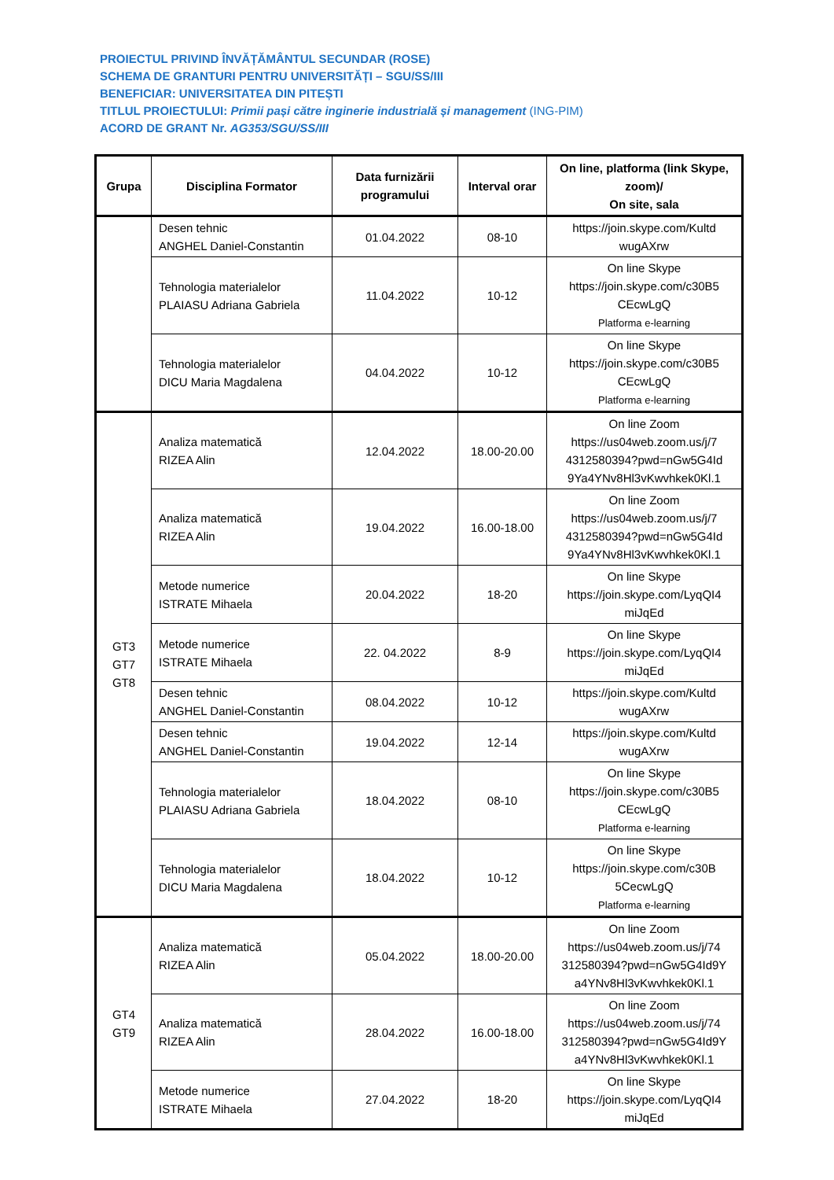PROIECTUL PRIVIND ÎNVĂȚĂMÂNTUL SECUNDAR (ROSE)
SCHEMA DE GRANTURI PENTRU UNIVERSITĂȚI – SGU/SS/III
BENEFICIAR: UNIVERSITATEA DIN PITEȘTI
TITLUL PROIECTULUI: Primii pași către inginerie industrială și management (ING-PIM)
ACORD DE GRANT Nr. AG353/SGU/SS/III
| Grupa | Disciplina Formator | Data furnizării programului | Interval orar | On line, platforma (link Skype, zoom)/ On site, sala |
| --- | --- | --- | --- | --- |
| | Desen tehnic ANGHEL Daniel-Constantin | 01.04.2022 | 08-10 | https://join.skype.com/Kultd wugAXrw |
| | Tehnologia materialelor PLAIASU Adriana Gabriela | 11.04.2022 | 10-12 | On line Skype https://join.skype.com/c30B5 CEcwLgQ Platforma e-learning |
| | Tehnologia materialelor DICU Maria Magdalena | 04.04.2022 | 10-12 | On line Skype https://join.skype.com/c30B5 CEcwLgQ Platforma e-learning |
| GT3 GT7 GT8 | Analiza matematică RIZEA Alin | 12.04.2022 | 18.00-20.00 | On line Zoom https://us04web.zoom.us/j/7 4312580394?pwd=nGw5G4Id 9Ya4YNv8Hl3vKwvhkek0Kl.1 |
| | Analiza matematică RIZEA Alin | 19.04.2022 | 16.00-18.00 | On line Zoom https://us04web.zoom.us/j/7 4312580394?pwd=nGw5G4Id 9Ya4YNv8Hl3vKwvhkek0Kl.1 |
| | Metode numerice ISTRATE Mihaela | 20.04.2022 | 18-20 | On line Skype https://join.skype.com/LyqQI4 miJqEd |
| | Metode numerice ISTRATE Mihaela | 22. 04.2022 | 8-9 | On line Skype https://join.skype.com/LyqQI4 miJqEd |
| | Desen tehnic ANGHEL Daniel-Constantin | 08.04.2022 | 10-12 | https://join.skype.com/Kultd wugAXrw |
| | Desen tehnic ANGHEL Daniel-Constantin | 19.04.2022 | 12-14 | https://join.skype.com/Kultd wugAXrw |
| | Tehnologia materialelor PLAIASU Adriana Gabriela | 18.04.2022 | 08-10 | On line Skype https://join.skype.com/c30B5 CEcwLgQ Platforma e-learning |
| | Tehnologia materialelor DICU Maria Magdalena | 18.04.2022 | 10-12 | On line Skype https://join.skype.com/c30B 5CecwLgQ Platforma e-learning |
| GT4 GT9 | Analiza matematică RIZEA Alin | 05.04.2022 | 18.00-20.00 | On line Zoom https://us04web.zoom.us/j/74 312580394?pwd=nGw5G4Id9Y a4YNv8Hl3vKwvhkek0Kl.1 |
| | Analiza matematică RIZEA Alin | 28.04.2022 | 16.00-18.00 | On line Zoom https://us04web.zoom.us/j/74 312580394?pwd=nGw5G4Id9Y a4YNv8Hl3vKwvhkek0Kl.1 |
| | Metode numerice ISTRATE Mihaela | 27.04.2022 | 18-20 | On line Skype https://join.skype.com/LyqQI4 miJqEd |